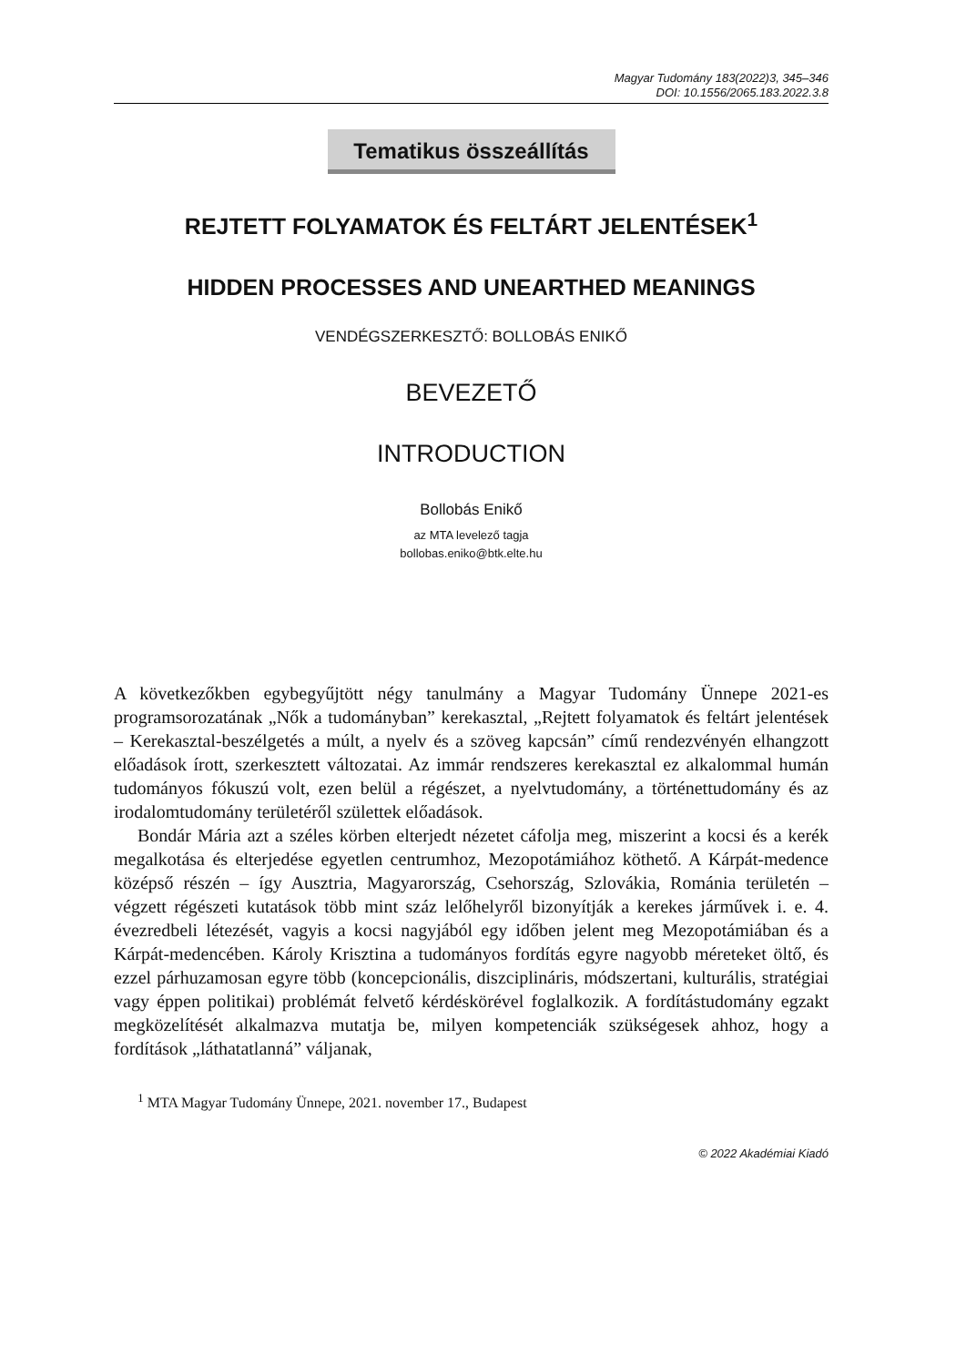Magyar Tudomány 183(2022)3, 345–346
DOI: 10.1556/2065.183.2022.3.8
Tematikus összeállítás
REJTETT FOLYAMATOK ÉS FELTÁRT JELENTÉSEK<sup>1</sup>
HIDDEN PROCESSES AND UNEARTHED MEANINGS
VENDÉGSZERKESZTŐ: BOLLOBÁS ENIKŐ
BEVEZETŐ
INTRODUCTION
Bollobás Enikő
az MTA levelező tagja
bollobas.eniko@btk.elte.hu
A következőkben egybegyűjtött négy tanulmány a Magyar Tudomány Ünnepe 2021-es programsorozatának „Nők a tudományban” kerekasztal, „Rejtett folyamatok és feltárt jelentések – Kerekasztal-beszélgetés a múlt, a nyelv és a szöveg kapcsán” című rendezvényén elhangzott előadások írott, szerkesztett változatai. Az immár rendszeres kerekasztal ez alkalommal humán tudományos fókuszú volt, ezen belül a régészet, a nyelvtudomány, a történettudomány és az irodalomtudomány területéről születtek előadások.
Bondár Mária azt a széles körben elterjedt nézetet cáfolja meg, miszerint a kocsi és a kerék megalkotása és elterjedése egyetlen centrumhoz, Mezopotámiához köthető. A Kárpát-medence középső részén – így Ausztria, Magyarország, Csehország, Szlovákia, Románia területén – végzett régészeti kutatások több mint száz lelőhelyről bizonyítják a kerekes járművek i. e. 4. évezredbeli létezését, vagyis a kocsi nagyjából egy időben jelent meg Mezopotámiában és a Kárpát-medencében. Károly Krisztina a tudományos fordítás egyre nagyobb méreteket öltő, és ezzel párhuzamosan egyre több (koncepcionális, diszciplináris, módszertani, kulturális, stratégiai vagy éppen politikai) problémát felvető kérdéskörével foglalkozik. A fordítástudomány egzakt megközelítését alkalmazva mutatja be, milyen kompetenciák szükségesek ahhoz, hogy a fordítások „láthatatlanná” váljanak,
<sup>1</sup> MTA Magyar Tudomány Ünnepe, 2021. november 17., Budapest
© 2022 Akadémiai Kiadó